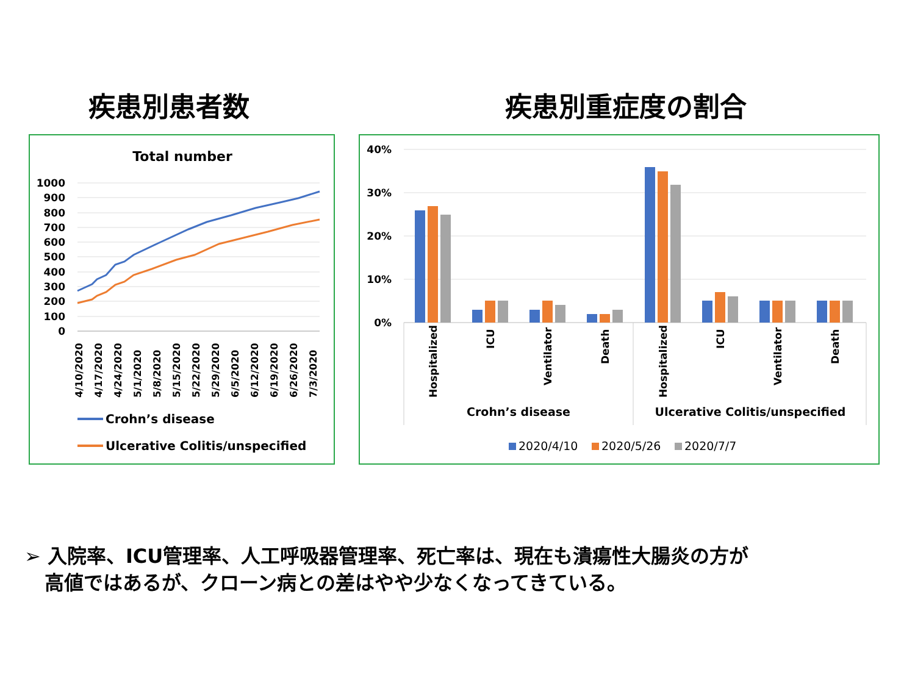疾患別患者数 疾患別重症度の割合
Total number
1000
900
800
700
600
500
400
300
200
100
0
4/10/2020
4/17/2020
4/24/2020
5/1/2020
5/8/2020
5/15/2020
5/22/2020
5/29/2020
6/5/2020
6/12/2020
6/19/2020
6/26/2020
7/3/2020
Crohn’s disease
Ulcerative Colitis/unspecified
40%
30%
20%
10%
0%
Hospitalized
ICU
Ventilator
Death
Hospitalized
ICU
Ventilator
Death
Crohn’s disease
Ulcerative Colitis/unspecified
2020/4/10
2020/5/26
2020/7/7
➢ 入院率、ICU管理率、人工呼吸器管理率、死亡率は、現在も潰瘍性大腸炎の方が
高値ではあるが、クローン病との差はやや少なくなってきている。